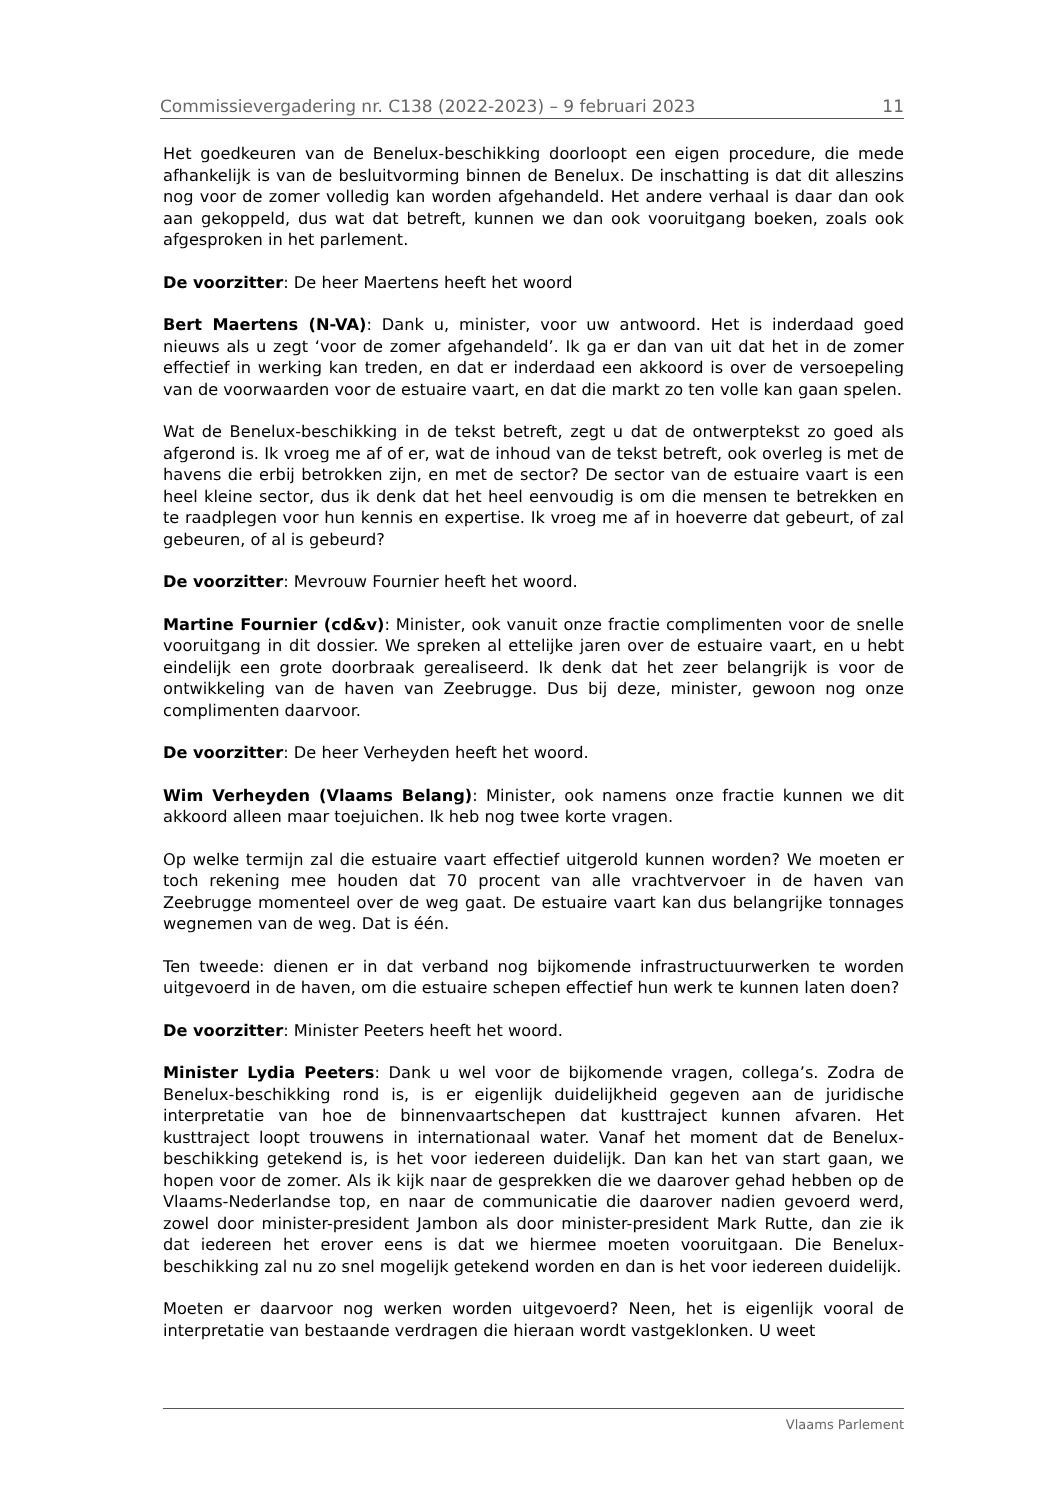Commissievergadering nr. C138 (2022-2023) – 9 februari 2023 11
Het goedkeuren van de Benelux-beschikking doorloopt een eigen procedure, die mede afhankelijk is van de besluitvorming binnen de Benelux. De inschatting is dat dit alleszins nog voor de zomer volledig kan worden afgehandeld. Het andere verhaal is daar dan ook aan gekoppeld, dus wat dat betreft, kunnen we dan ook vooruitgang boeken, zoals ook afgesproken in het parlement.
De voorzitter: De heer Maertens heeft het woord
Bert Maertens (N-VA): Dank u, minister, voor uw antwoord. Het is inderdaad goed nieuws als u zegt ‘voor de zomer afgehandeld’. Ik ga er dan van uit dat het in de zomer effectief in werking kan treden, en dat er inderdaad een akkoord is over de versoepeling van de voorwaarden voor de estuaire vaart, en dat die markt zo ten volle kan gaan spelen.
Wat de Benelux-beschikking in de tekst betreft, zegt u dat de ontwerptekst zo goed als afgerond is. Ik vroeg me af of er, wat de inhoud van de tekst betreft, ook overleg is met de havens die erbij betrokken zijn, en met de sector? De sector van de estuaire vaart is een heel kleine sector, dus ik denk dat het heel eenvoudig is om die mensen te betrekken en te raadplegen voor hun kennis en expertise. Ik vroeg me af in hoeverre dat gebeurt, of zal gebeuren, of al is gebeurd?
De voorzitter: Mevrouw Fournier heeft het woord.
Martine Fournier (cd&v): Minister, ook vanuit onze fractie complimenten voor de snelle vooruitgang in dit dossier. We spreken al ettelijke jaren over de estuaire vaart, en u hebt eindelijk een grote doorbraak gerealiseerd. Ik denk dat het zeer belangrijk is voor de ontwikkeling van de haven van Zeebrugge. Dus bij deze, minister, gewoon nog onze complimenten daarvoor.
De voorzitter: De heer Verheyden heeft het woord.
Wim Verheyden (Vlaams Belang): Minister, ook namens onze fractie kunnen we dit akkoord alleen maar toejuichen. Ik heb nog twee korte vragen.
Op welke termijn zal die estuaire vaart effectief uitgerold kunnen worden? We moeten er toch rekening mee houden dat 70 procent van alle vrachtvervoer in de haven van Zeebrugge momenteel over de weg gaat. De estuaire vaart kan dus belangrijke tonnages wegnemen van de weg. Dat is één.
Ten tweede: dienen er in dat verband nog bijkomende infrastructuurwerken te worden uitgevoerd in de haven, om die estuaire schepen effectief hun werk te kunnen laten doen?
De voorzitter: Minister Peeters heeft het woord.
Minister Lydia Peeters: Dank u wel voor de bijkomende vragen, collega’s. Zodra de Benelux-beschikking rond is, is er eigenlijk duidelijkheid gegeven aan de juridische interpretatie van hoe de binnenvaartschepen dat kusttraject kunnen afvaren. Het kusttraject loopt trouwens in internationaal water. Vanaf het moment dat de Benelux-beschikking getekend is, is het voor iedereen duidelijk. Dan kan het van start gaan, we hopen voor de zomer. Als ik kijk naar de gesprekken die we daarover gehad hebben op de Vlaams-Nederlandse top, en naar de communicatie die daarover nadien gevoerd werd, zowel door minister-president Jambon als door minister-president Mark Rutte, dan zie ik dat iedereen het erover eens is dat we hiermee moeten vooruitgaan. Die Benelux-beschikking zal nu zo snel mogelijk getekend worden en dan is het voor iedereen duidelijk.
Moeten er daarvoor nog werken worden uitgevoerd? Neen, het is eigenlijk vooral de interpretatie van bestaande verdragen die hieraan wordt vastgeklonken. U weet
Vlaams Parlement